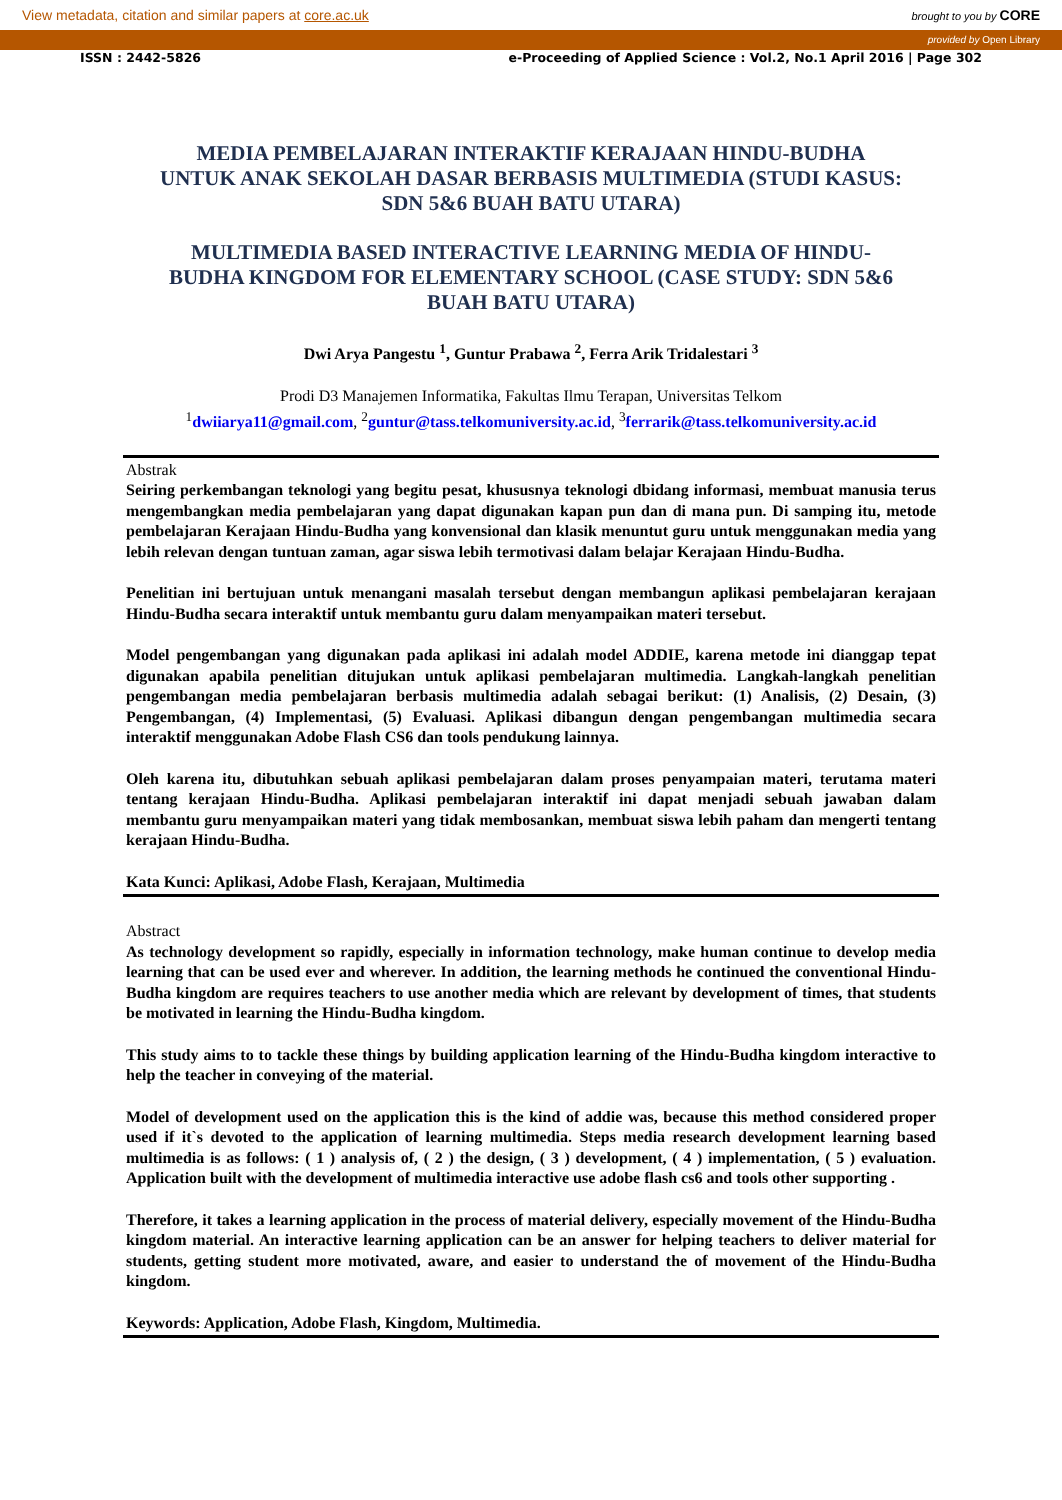View metadata, citation and similar papers at core.ac.uk brought to you by CORE
provided by Open Library
ISSN : 2442-5826 e-Proceeding of Applied Science : Vol.2, No.1 April 2016 | Page 302
MEDIA PEMBELAJARAN INTERAKTIF KERAJAAN HINDU-BUDHA UNTUK ANAK SEKOLAH DASAR BERBASIS MULTIMEDIA (STUDI KASUS: SDN 5&6 BUAH BATU UTARA)
MULTIMEDIA BASED INTERACTIVE LEARNING MEDIA OF HINDU-BUDHA KINGDOM FOR ELEMENTARY SCHOOL (CASE STUDY: SDN 5&6 BUAH BATU UTARA)
Dwi Arya Pangestu <sup>1</sup>, Guntur Prabawa <sup>2</sup>, Ferra Arik Tridalestari <sup>3</sup>
Prodi D3 Manajemen Informatika, Fakultas Ilmu Terapan, Universitas Telkom
<sup>1</sup> dwiiarya11@gmail.com, <sup>2</sup>guntur@tass.telkomuniversity.ac.id, <sup>3</sup>ferrarik@tass.telkomuniversity.ac.id
Abstrak
Seiring perkembangan teknologi yang begitu pesat, khususnya teknologi dbidang informasi, membuat manusia terus mengembangkan media pembelajaran yang dapat digunakan kapan pun dan di mana pun. Di samping itu, metode pembelajaran Kerajaan Hindu-Budha yang konvensional dan klasik menuntut guru untuk menggunakan media yang lebih relevan dengan tuntuan zaman, agar siswa lebih termotivasi dalam belajar Kerajaan Hindu-Budha.
Penelitian ini bertujuan untuk menangani masalah tersebut dengan membangun aplikasi pembelajaran kerajaan Hindu-Budha secara interaktif untuk membantu guru dalam menyampaikan materi tersebut.
Model pengembangan yang digunakan pada aplikasi ini adalah model ADDIE, karena metode ini dianggap tepat digunakan apabila penelitian ditujukan untuk aplikasi pembelajaran multimedia. Langkah-langkah penelitian pengembangan media pembelajaran berbasis multimedia adalah sebagai berikut: (1) Analisis, (2) Desain, (3) Pengembangan, (4) Implementasi, (5) Evaluasi. Aplikasi dibangun dengan pengembangan multimedia secara interaktif menggunakan Adobe Flash CS6 dan tools pendukung lainnya.
Oleh karena itu, dibutuhkan sebuah aplikasi pembelajaran dalam proses penyampaian materi, terutama materi tentang kerajaan Hindu-Budha. Aplikasi pembelajaran interaktif ini dapat menjadi sebuah jawaban dalam membantu guru menyampaikan materi yang tidak membosankan, membuat siswa lebih paham dan mengerti tentang kerajaan Hindu-Budha.
Kata Kunci: Aplikasi, Adobe Flash, Kerajaan, Multimedia
Abstract
As technology development so rapidly, especially in information technology, make human continue to develop media learning that can be used ever and wherever. In addition, the learning methods he continued the conventional Hindu-Budha kingdom are requires teachers to use another media which are relevant by development of times, that students be motivated in learning the Hindu-Budha kingdom.
This study aims to to tackle these things by building application learning of the Hindu-Budha kingdom interactive to help the teacher in conveying of the material.
Model of development used on the application this is the kind of addie was, because this method considered proper used if it`s devoted to the application of learning multimedia. Steps media research development learning based multimedia is as follows: ( 1 ) analysis of, ( 2 ) the design, ( 3 ) development, ( 4 ) implementation, ( 5 ) evaluation. Application built with the development of multimedia interactive use adobe flash cs6 and tools other supporting .
Therefore, it takes a learning application in the process of material delivery, especially movement of the Hindu-Budha kingdom material. An interactive learning application can be an answer for helping teachers to deliver material for students, getting student more motivated, aware, and easier to understand the of movement of the Hindu-Budha kingdom.
Keywords: Application, Adobe Flash, Kingdom, Multimedia.